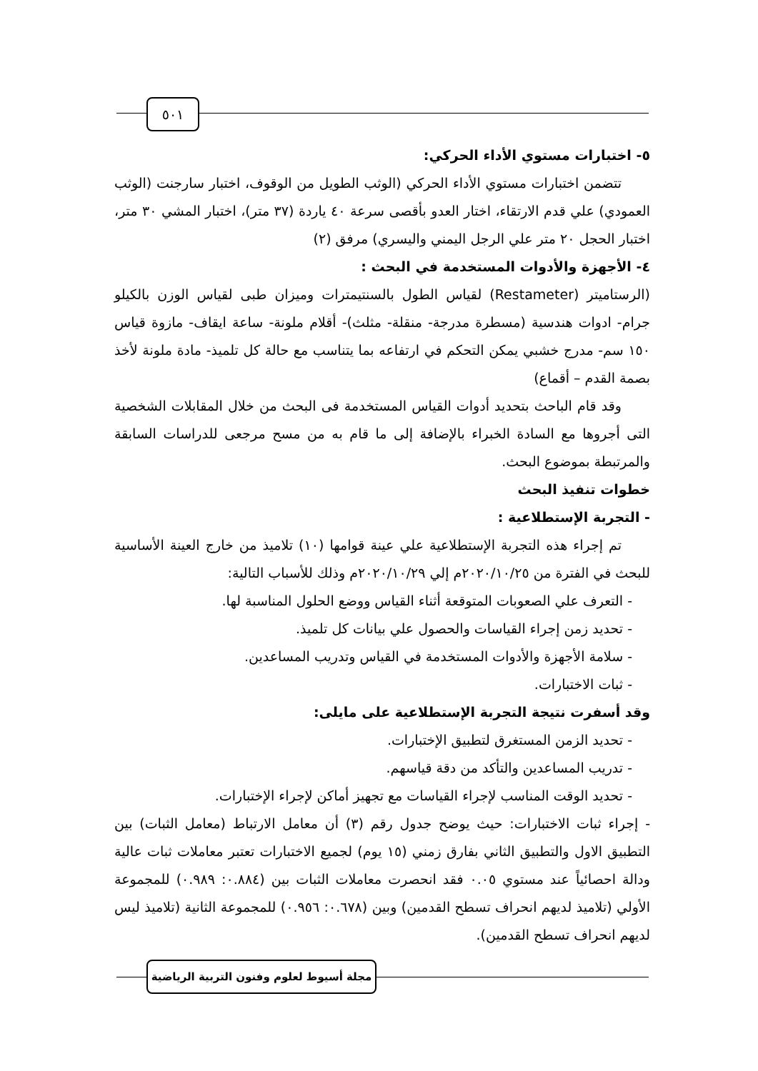٥٠١
٥- اختبارات مستوي الأداء الحركي:
تتضمن اختبارات مستوي الأداء الحركي (الوثب الطويل من الوقوف، اختبار سارجنت (الوثب العمودي) علي قدم الارتقاء، اختار العدو بأقصى سرعة ٤٠ ياردة (٣٧ متر)، اختبار المشي ٣٠ متر، اختبار الحجل ٢٠ متر علي الرجل اليمني واليسري) مرفق (٢)
٤- الأجهزة والأدوات المستخدمة في البحث :
(الرستاميتر (Restameter) لقياس الطول بالسنتيمترات وميزان طبى لقياس الوزن بالكيلو جرام- ادوات هندسية (مسطرة مدرجة- منقلة- مثلث)- أقلام ملونة- ساعة ايقاف- مازوة قياس ١٥٠ سم- مدرج خشبي يمكن التحكم في ارتفاعه بما يتناسب مع حالة كل تلميذ- مادة ملونة لأخذ بصمة القدم – أقماع)
وقد قام الباحث بتحديد أدوات القياس المستخدمة فى البحث من خلال المقابلات الشخصية التى أجروها مع السادة الخبراء بالإضافة إلى ما قام به من مسح مرجعى للدراسات السابقة والمرتبطة بموضوع البحث.
خطوات تنفيذ البحث
- التجربة الإستطلاعية :
تم إجراء هذه التجربة الإستطلاعية علي عينة قوامها (١٠) تلاميذ من خارج العينة الأساسية للبحث في الفترة من ٢٠٢٠/١٠/٢٥م إلي ٢٠٢٠/١٠/٢٩م وذلك للأسباب التالية:
- التعرف علي الصعوبات المتوقعة أثناء القياس ووضع الحلول المناسبة لها.
- تحديد زمن إجراء القياسات والحصول علي بيانات كل تلميذ.
- سلامة الأجهزة والأدوات المستخدمة في القياس وتدريب المساعدين.
- ثبات الاختبارات.
وقد أسفرت نتيجة التجربة الإستطلاعية على مايلى:
- تحديد الزمن المستغرق لتطبيق الإختبارات.
- تدريب المساعدين والتأكد من دقة قياسهم.
- تحديد الوقت المناسب لإجراء القياسات مع تجهيز أماكن لإجراء الإختبارات.
- إجراء ثبات الاختبارات: حيث يوضح جدول رقم (٣) أن معامل الارتباط (معامل الثبات) بين التطبيق الاول والتطبيق الثاني بفارق زمني (١٥ يوم) لجميع الاختبارات تعتبر معاملات ثبات عالية ودالة احصائياً عند مستوي ٠.٠٥ فقد انحصرت معاملات الثبات بين (٠.٨٨٤: ٠.٩٨٩) للمجموعة الأولي (تلاميذ لديهم انحراف تسطح القدمين) وبين (٠.٦٧٨: ٠.٩٥٦) للمجموعة الثانية (تلاميذ ليس لديهم انحراف تسطح القدمين).
مجلة أسيوط لعلوم وفنون التربية الرياضية